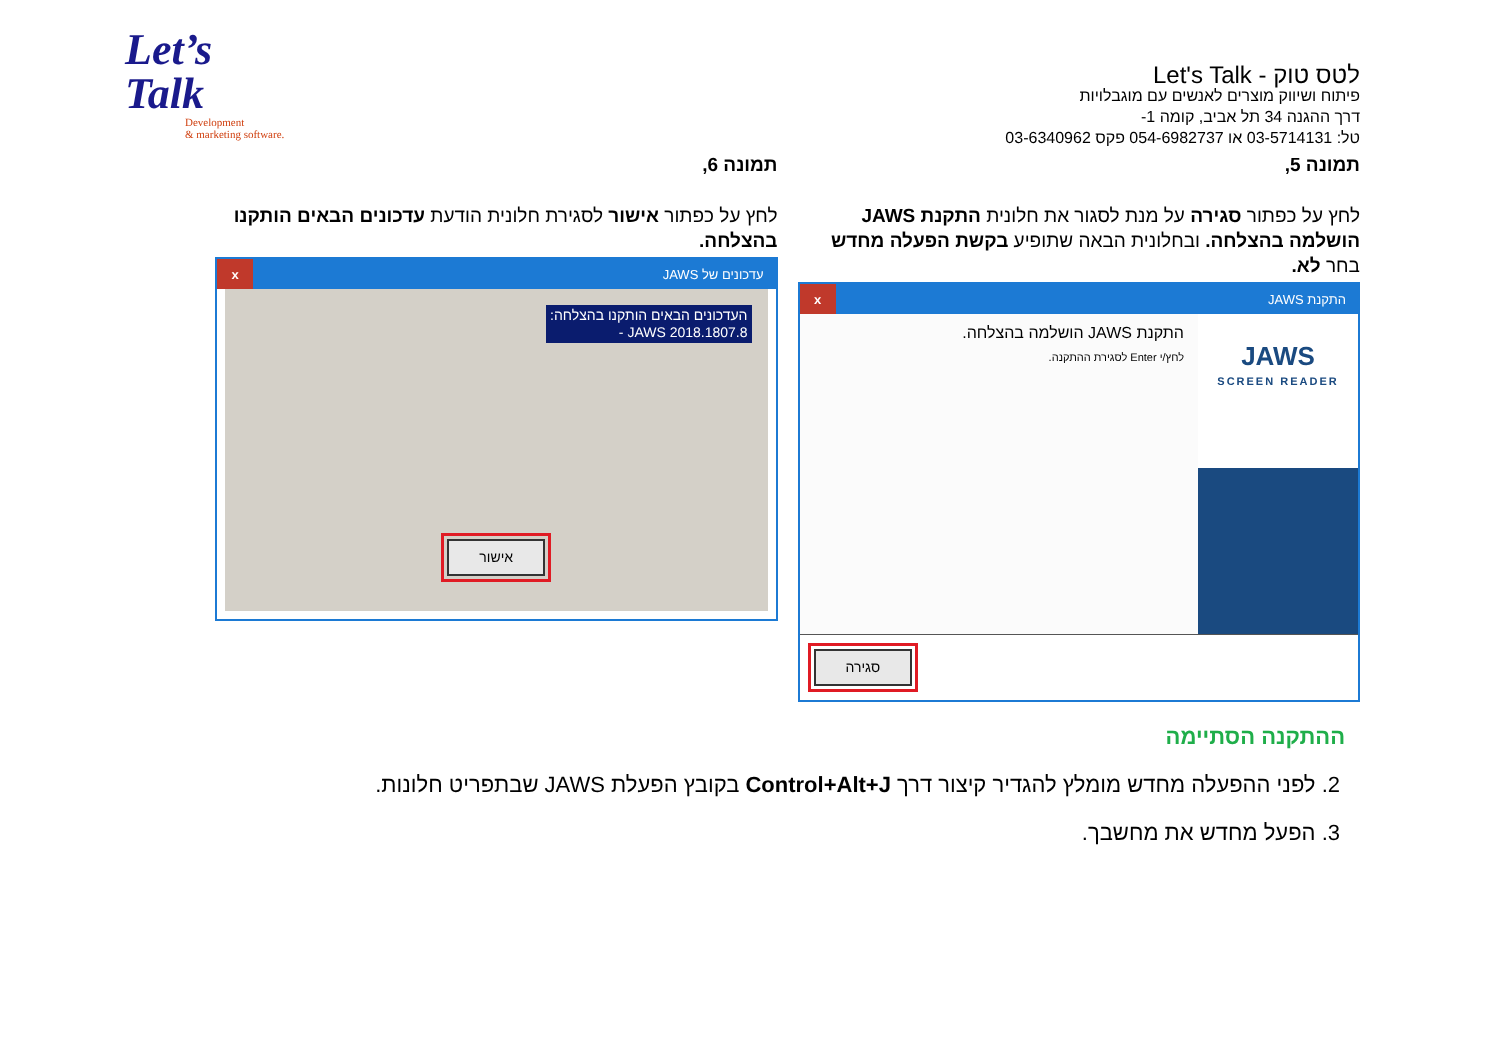Let’s
Talk
Development
& marketing software.
לטס טוק - Let's Talk
פיתוח ושיווק מוצרים לאנשים עם מוגבלויות
דרך ההגנה 34 תל אביב, קומה 1-
טל: 03-5714131 או 054-6982737 פקס 03-6340962
תמונה 5,
לחץ על כפתור סגירה על מנת לסגור את חלונית התקנת JAWS הושלמה בהצלחה. ובחלונית הבאה שתופיע בקשת הפעלה מחדש בחר לא.
התקנת JAWS
x
JAWS
SCREEN READER
התקנת JAWS הושלמה בהצלחה.
לחץ/י Enter לסגירת ההתקנה.
סגירה
תמונה 6,
לחץ על כפתור אישור לסגירת חלונית הודעת עדכונים הבאים הותקנו בהצלחה.
עדכונים של JAWS
x
העדכונים הבאים הותקנו בהצלחה:
JAWS 2018.1807.8 -
אישור
ההתקנה הסתיימה
2. לפני ההפעלה מחדש מומלץ להגדיר קיצור דרך Control+Alt+J בקובץ הפעלת JAWS שבתפריט חלונות.
3. הפעל מחדש את מחשבך.